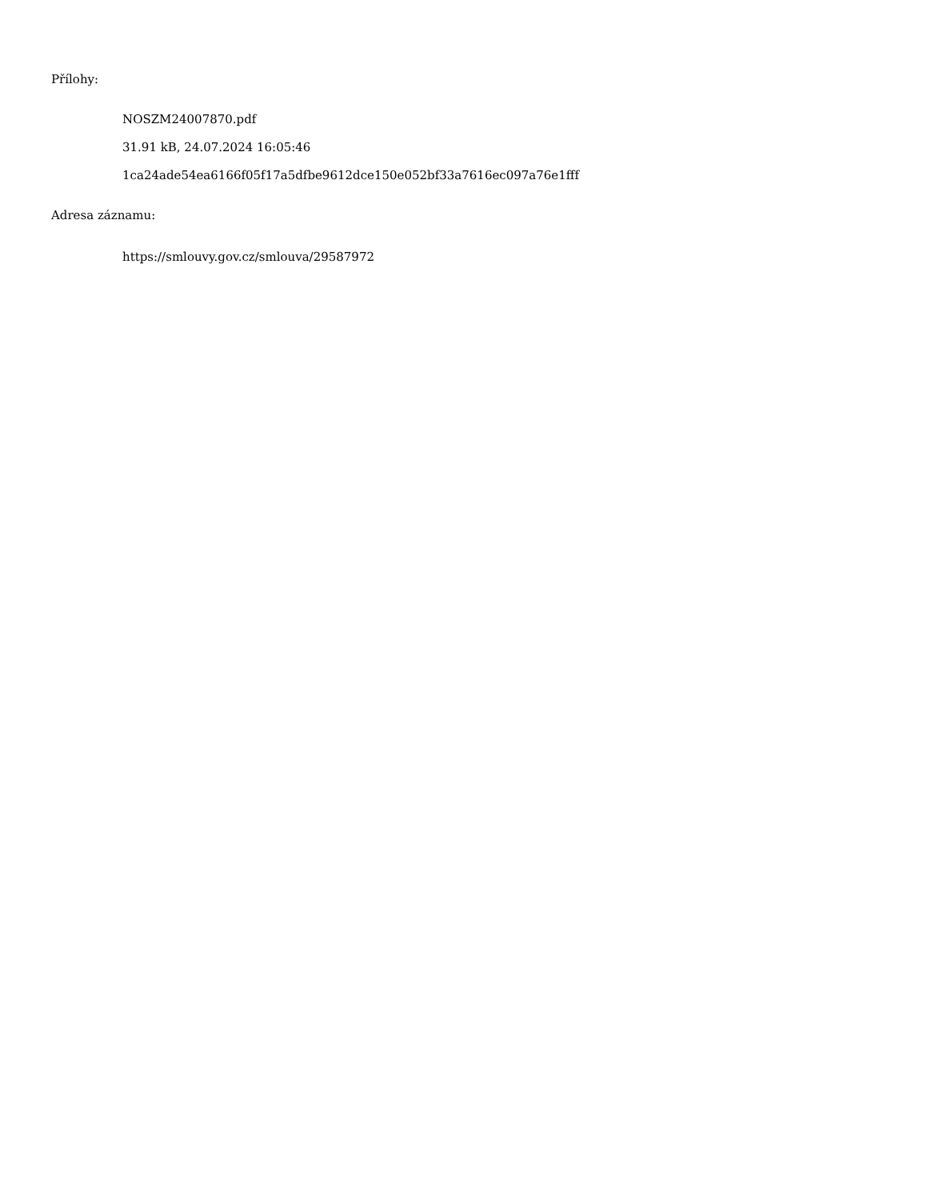Přílohy:
NOSZM24007870.pdf
31.91 kB, 24.07.2024 16:05:46
1ca24ade54ea6166f05f17a5dfbe9612dce150e052bf33a7616ec097a76e1fff
Adresa záznamu:
https://smlouvy.gov.cz/smlouva/29587972